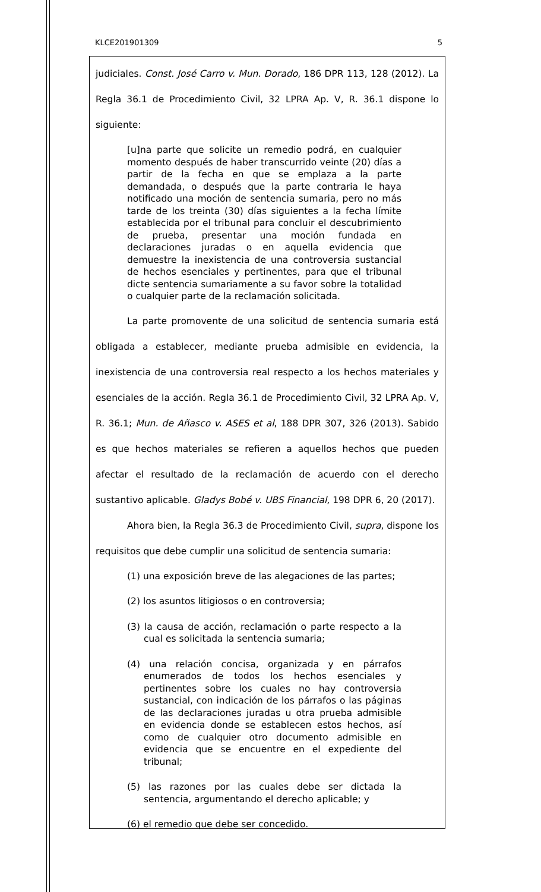KLCE201901309 5
judiciales. Const. José Carro v. Mun. Dorado, 186 DPR 113, 128 (2012). La Regla 36.1 de Procedimiento Civil, 32 LPRA Ap. V, R. 36.1 dispone lo siguiente:
[u]na parte que solicite un remedio podrá, en cualquier momento después de haber transcurrido veinte (20) días a partir de la fecha en que se emplaza a la parte demandada, o después que la parte contraria le haya notificado una moción de sentencia sumaria, pero no más tarde de los treinta (30) días siguientes a la fecha límite establecida por el tribunal para concluir el descubrimiento de prueba, presentar una moción fundada en declaraciones juradas o en aquella evidencia que demuestre la inexistencia de una controversia sustancial de hechos esenciales y pertinentes, para que el tribunal dicte sentencia sumariamente a su favor sobre la totalidad o cualquier parte de la reclamación solicitada.
La parte promovente de una solicitud de sentencia sumaria está obligada a establecer, mediante prueba admisible en evidencia, la inexistencia de una controversia real respecto a los hechos materiales y esenciales de la acción. Regla 36.1 de Procedimiento Civil, 32 LPRA Ap. V, R. 36.1; Mun. de Añasco v. ASES et al, 188 DPR 307, 326 (2013). Sabido es que hechos materiales se refieren a aquellos hechos que pueden afectar el resultado de la reclamación de acuerdo con el derecho sustantivo aplicable. Gladys Bobé v. UBS Financial, 198 DPR 6, 20 (2017).
Ahora bien, la Regla 36.3 de Procedimiento Civil, supra, dispone los requisitos que debe cumplir una solicitud de sentencia sumaria:
(1) una exposición breve de las alegaciones de las partes;
(2) los asuntos litigiosos o en controversia;
(3) la causa de acción, reclamación o parte respecto a la cual es solicitada la sentencia sumaria;
(4) una relación concisa, organizada y en párrafos enumerados de todos los hechos esenciales y pertinentes sobre los cuales no hay controversia sustancial, con indicación de los párrafos o las páginas de las declaraciones juradas u otra prueba admisible en evidencia donde se establecen estos hechos, así como de cualquier otro documento admisible en evidencia que se encuentre en el expediente del tribunal;
(5) las razones por las cuales debe ser dictada la sentencia, argumentando el derecho aplicable; y
(6) el remedio que debe ser concedido.